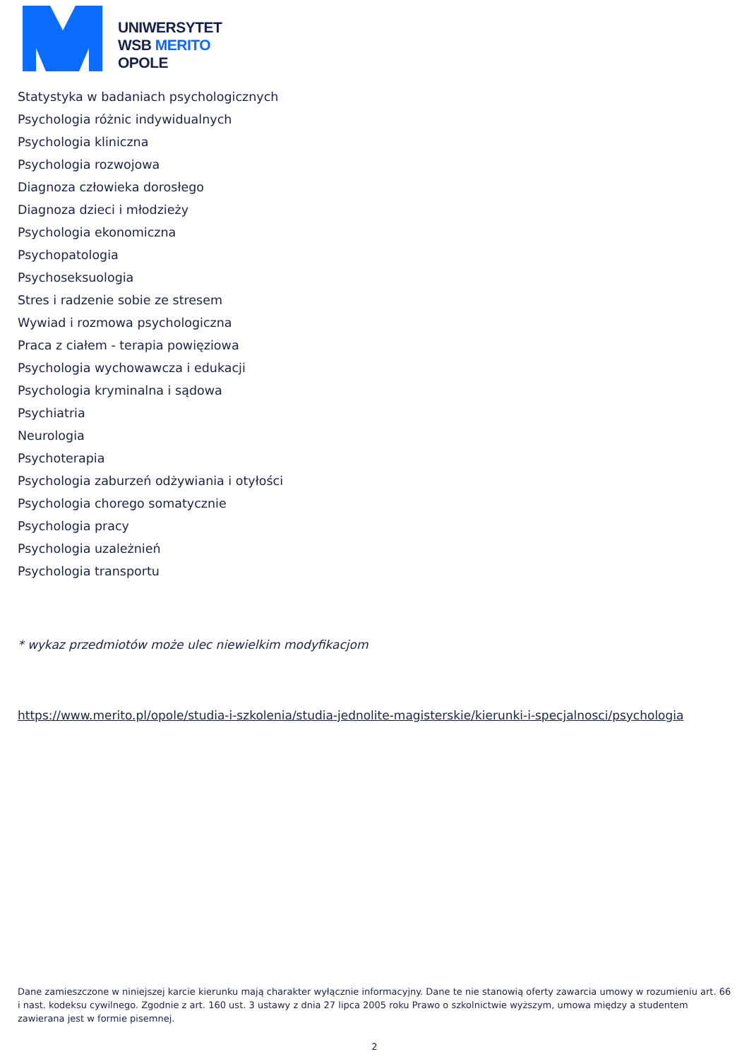UNIWERSYTET
WSB MERITO
OPOLE
Statystyka w badaniach psychologicznych
Psychologia różnic indywidualnych
Psychologia kliniczna
Psychologia rozwojowa
Diagnoza człowieka dorosłego
Diagnoza dzieci i młodzieży
Psychologia ekonomiczna
Psychopatologia
Psychoseksuologia
Stres i radzenie sobie ze stresem
Wywiad i rozmowa psychologiczna
Praca z ciałem - terapia powięziowa
Psychologia wychowawcza i edukacji
Psychologia kryminalna i sądowa
Psychiatria
Neurologia
Psychoterapia
Psychologia zaburzeń odżywiania i otyłości
Psychologia chorego somatycznie
Psychologia pracy
Psychologia uzależnień
Psychologia transportu
* wykaz przedmiotów może ulec niewielkim modyfikacjom
https://www.merito.pl/opole/studia-i-szkolenia/studia-jednolite-magisterskie/kierunki-i-specjalnosci/psychologia
Dane zamieszczone w niniejszej karcie kierunku mają charakter wyłącznie informacyjny. Dane te nie stanowią oferty zawarcia umowy w rozumieniu art. 66 i nast. kodeksu cywilnego. Zgodnie z art. 160 ust. 3 ustawy z dnia 27 lipca 2005 roku Prawo o szkolnictwie wyższym, umowa między a studentem zawierana jest w formie pisemnej.
2